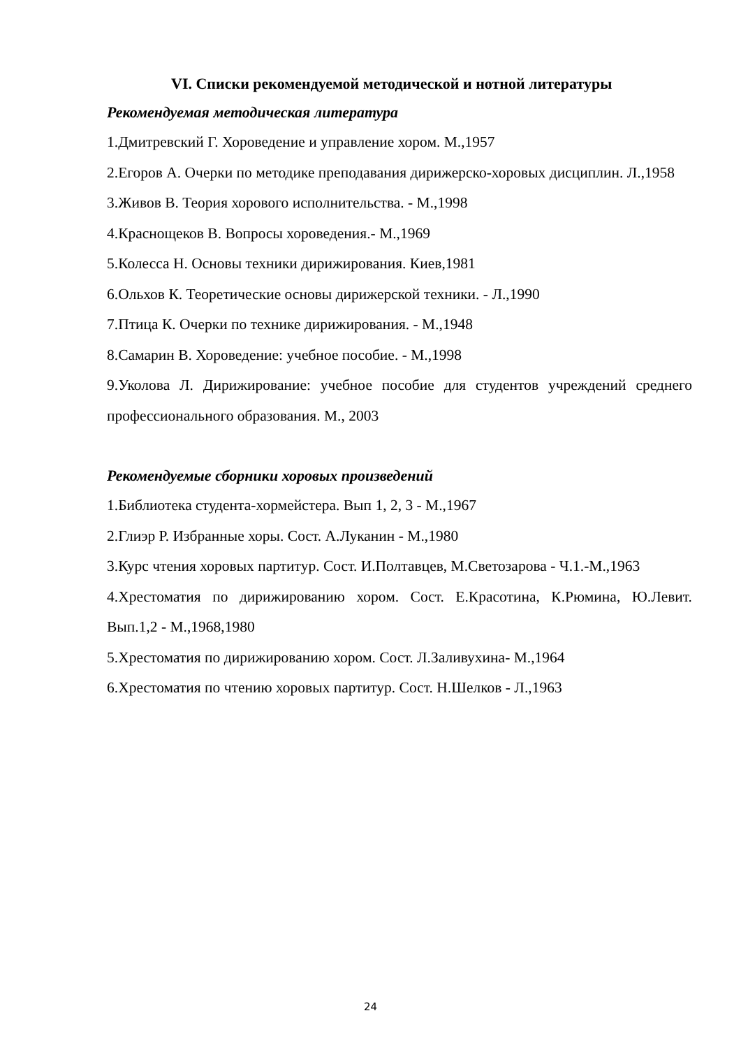VI. Списки рекомендуемой методической и нотной литературы
Рекомендуемая методическая литература
1.Дмитревский Г. Хороведение и управление хором. М.,1957
2.Егоров А. Очерки по методике преподавания дирижерско-хоровых дисциплин. Л.,1958
3.Живов В. Теория хорового исполнительства. - М.,1998
4.Краснощеков В. Вопросы хороведения.- М.,1969
5.Колесса Н. Основы техники дирижирования. Киев,1981
6.Ольхов К. Теоретические основы дирижерской техники. - Л.,1990
7.Птица К. Очерки по технике дирижирования. - М.,1948
8.Самарин В. Хороведение: учебное пособие. - М.,1998
9.Уколова Л. Дирижирование: учебное пособие для студентов учреждений среднего профессионального образования. М., 2003
Рекомендуемые сборники хоровых произведений
1.Библиотека студента-хормейстера. Вып 1, 2, 3 - М.,1967
2.Глиэр Р. Избранные хоры. Сост. А.Луканин - М.,1980
3.Курс чтения хоровых партитур. Сост. И.Полтавцев, М.Светозарова - Ч.1.-М.,1963
4.Хрестоматия по дирижированию хором. Сост. Е.Красотина, К.Рюмина, Ю.Левит. Вып.1,2 - М.,1968,1980
5.Хрестоматия по дирижированию хором. Сост. Л.Заливухина- М.,1964
6.Хрестоматия по чтению хоровых партитур. Сост. Н.Шелков - Л.,1963
24